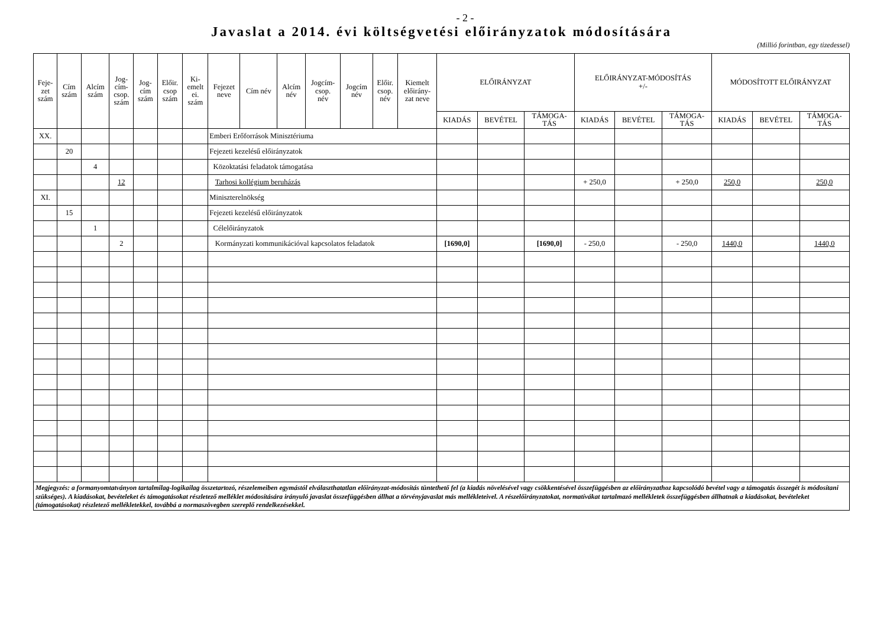- 2 -
Javaslat a 2014. évi költségvetési előirányzatok módosítására
(Millió forintban, egy tizedessel)
| Feje- zet szám | Cím szám | Alcím szám | Jog- cím- csop. szám | Jog- cím szám | Előir. csop szám | Ki- emelt ei. szám | Fejezet neve | Cím név | Alcím név | Jogcím- csop. név | Jogcím név | Előir. csop. név | Kiemelt előirány- zat neve | ELŐIRÁNYZAT | | | ELŐIRÁNYZAT-MÓDOSÍTÁS +/- | | | MÓDOSÍTOTT ELŐIRÁNYZAT | | |
| --- | --- | --- | --- | --- | --- | --- | --- | --- | --- | --- | --- | --- | --- | --- | --- | --- | --- | --- | --- | --- | --- | --- |
| | | | | | | | | | | | | | | KIADÁS | BEVÉTEL | TÁMOGA- TÁS | KIADÁS | BEVÉTEL | TÁMOGA- TÁS | KIADÁS | BEVÉTEL | TÁMOGA- TÁS |
| XX. | | | | | | | Emberi Erőforrások Minisztériuma | | | | | | | | | | | | | | | |
| | 20 | | | | | | Fejezeti kezelésű előirányzatok | | | | | | | | | | | | | | | |
| | | 4 | | | | | Közoktatási feladatok támogatása | | | | | | | | | | | | | | | |
| | | | 12 | | | | Tarhosi kollégium beruházás | | | | | | | | | | + 250,0 | | + 250,0 | 250,0 | | 250,0 |
| XI. | | | | | | | Miniszterelnökség | | | | | | | | | | | | | | | |
| | 15 | | | | | | Fejezeti kezelésű előirányzatok | | | | | | | | | | | | | | | |
| | | 1 | | | | | Célelőirányzatok | | | | | | | | | | | | | | | |
| | | | 2 | | | | Kormányzati kommunikációval kapcsolatos feladatok | | | | | | | [1690,0] | | [1690,0] | - 250,0 | | - 250,0 | 1440,0 | | 1440,0 |
Megjegyzés: a formanyomtatványon tartalmilag-logikailag összetartozó, részelemeiben egymástól elválaszthatatlan előirányzat-módosítás tüntethető fel (a kiadás növelésével vagy csökkentésével összefüggésben az előirányzathoz kapcsolódó bevétel vagy a támogatás összegét is módosítani szükséges). A kiadásokat, bevételeket és támogatásokat részletező melléklet módosítására irányuló javaslat összefüggésben állhat a törvényjavaslat más mellékleteivel. A részelőirányzatokat, normatívákat tartalmazó mellékletek összefüggésben állhatnak a kiadásokat, bevételeket (támogatásokat) részletező mellékletekkel, továbbá a normaszövegben szereplő rendelkezésekkel.